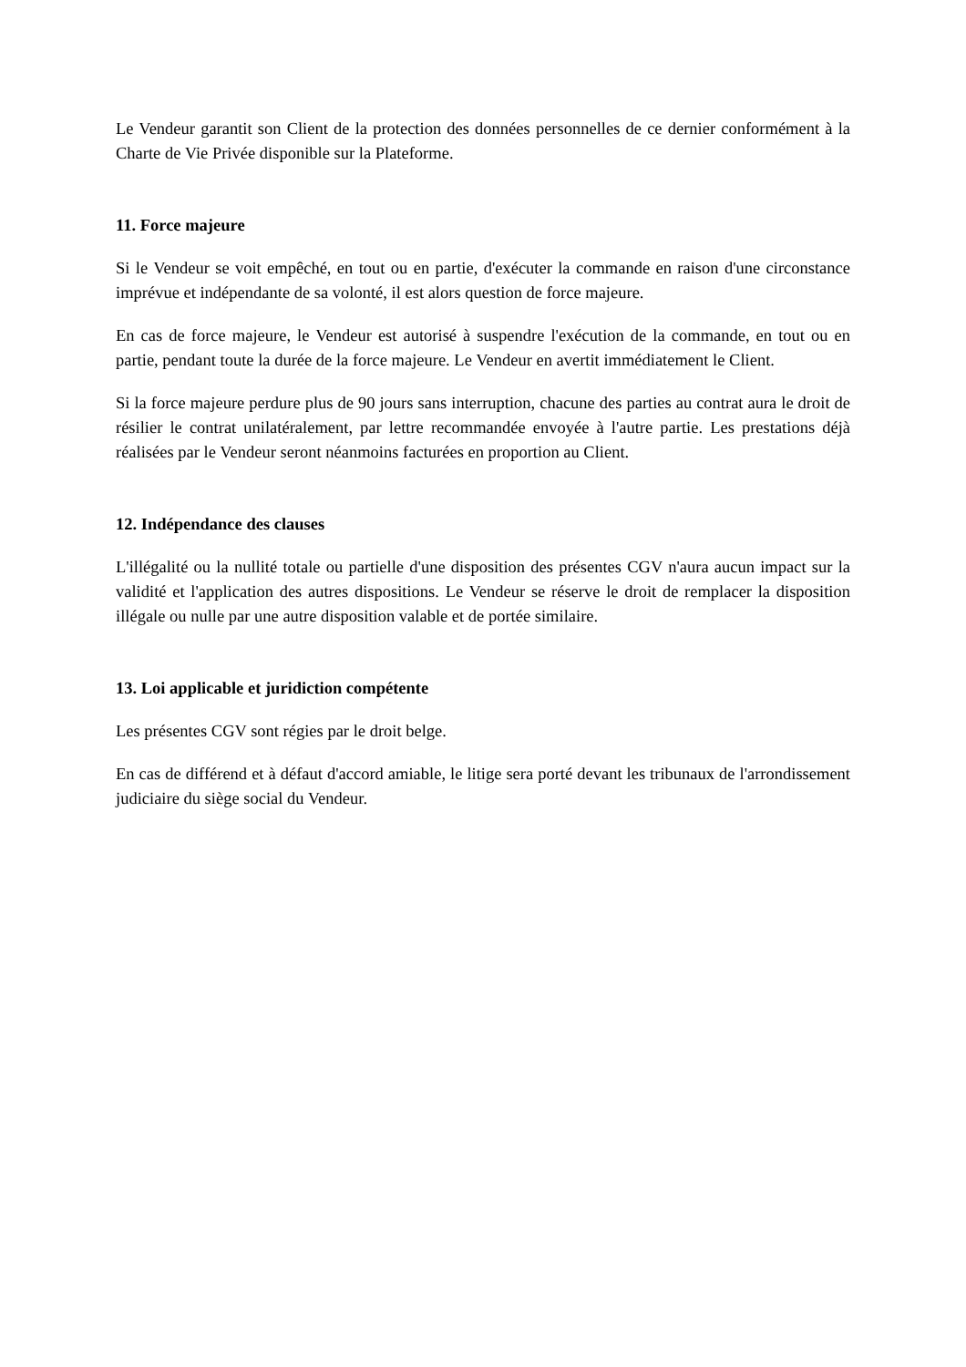Le Vendeur garantit son Client de la protection des données personnelles de ce dernier conformément à la Charte de Vie Privée disponible sur la Plateforme.
11. Force majeure
Si le Vendeur se voit empêché, en tout ou en partie, d'exécuter la commande en raison d'une circonstance imprévue et indépendante de sa volonté, il est alors question de force majeure.
En cas de force majeure, le Vendeur est autorisé à suspendre l'exécution de la commande, en tout ou en partie, pendant toute la durée de la force majeure. Le Vendeur en avertit immédiatement le Client.
Si la force majeure perdure plus de 90 jours sans interruption, chacune des parties au contrat aura le droit de résilier le contrat unilatéralement, par lettre recommandée envoyée à l'autre partie. Les prestations déjà réalisées par le Vendeur seront néanmoins facturées en proportion au Client.
12. Indépendance des clauses
L'illégalité ou la nullité totale ou partielle d'une disposition des présentes CGV n'aura aucun impact sur la validité et l'application des autres dispositions. Le Vendeur se réserve le droit de remplacer la disposition illégale ou nulle par une autre disposition valable et de portée similaire.
13. Loi applicable et juridiction compétente
Les présentes CGV sont régies par le droit belge.
En cas de différend et à défaut d'accord amiable, le litige sera porté devant les tribunaux de l'arrondissement judiciaire du siège social du Vendeur.